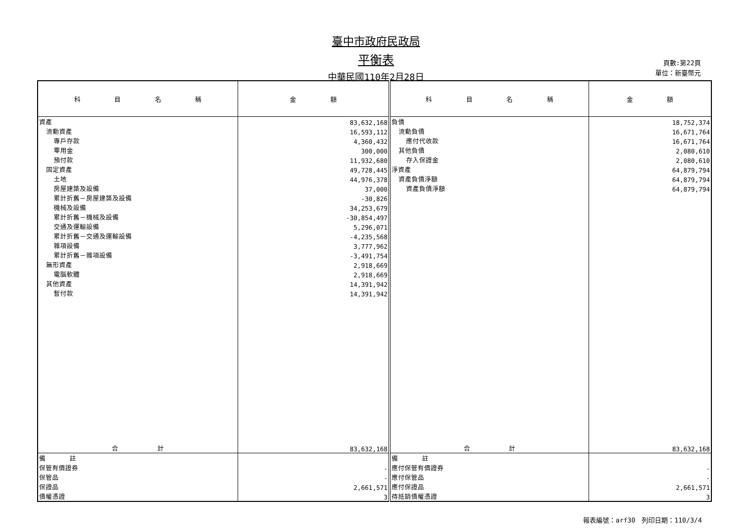臺中市政府民政局
平衡表
中華民國110年2月28日
頁數:第22頁
單位：新臺幣元
| 科 目 名 稱 | 金 額 | 科 目 名 稱 | 金 額 |
| --- | --- | --- | --- |
| 資產 | 83,632,168 | 負債 | 18,752,374 |
| 流動資產 | 16,593,112 | 流動負債 | 16,671,764 |
| 專戶存款 | 4,360,432 | 應付代收款 | 16,671,764 |
| 零用金 | 300,000 | 其他負債 | 2,080,610 |
| 預付款 | 11,932,680 | 存入保證金 | 2,080,610 |
| 固定資產 | 49,728,445 | 淨資產 | 64,879,794 |
| 土地 | 44,976,378 | 資產負債淨額 | 64,879,794 |
| 房屋建築及設備 | 37,000 | 資產負債淨額 | 64,879,794 |
| 累計折舊－房屋建築及設備 | -30,826 | | |
| 機械及設備 | 34,253,679 | | |
| 累計折舊－機械及設備 | -30,854,497 | | |
| 交通及運輸設備 | 5,296,071 | | |
| 累計折舊－交通及運輸設備 | -4,235,568 | | |
| 雜項設備 | 3,777,962 | | |
| 累計折舊－雜項設備 | -3,491,754 | | |
| 無形資產 | 2,918,669 | | |
| 電腦軟體 | 2,918,669 | | |
| 其他資產 | 14,391,942 | | |
| 暫付款 | 14,391,942 | | |
| 合 計 | 83,632,168 | 合 計 | 83,632,168 |
| 備 註 | | 備 註 | |
| 保管有價證券 | - | 應付保管有價證券 | - |
| 保管品 | - | 應付保管品 | - |
| 保證品 | 2,661,571 | 應付保證品 | 2,661,571 |
| 債權憑證 | 3 | 待抵銷債權憑證 | 3 |
報表編號：arf30　列印日期：110/3/4